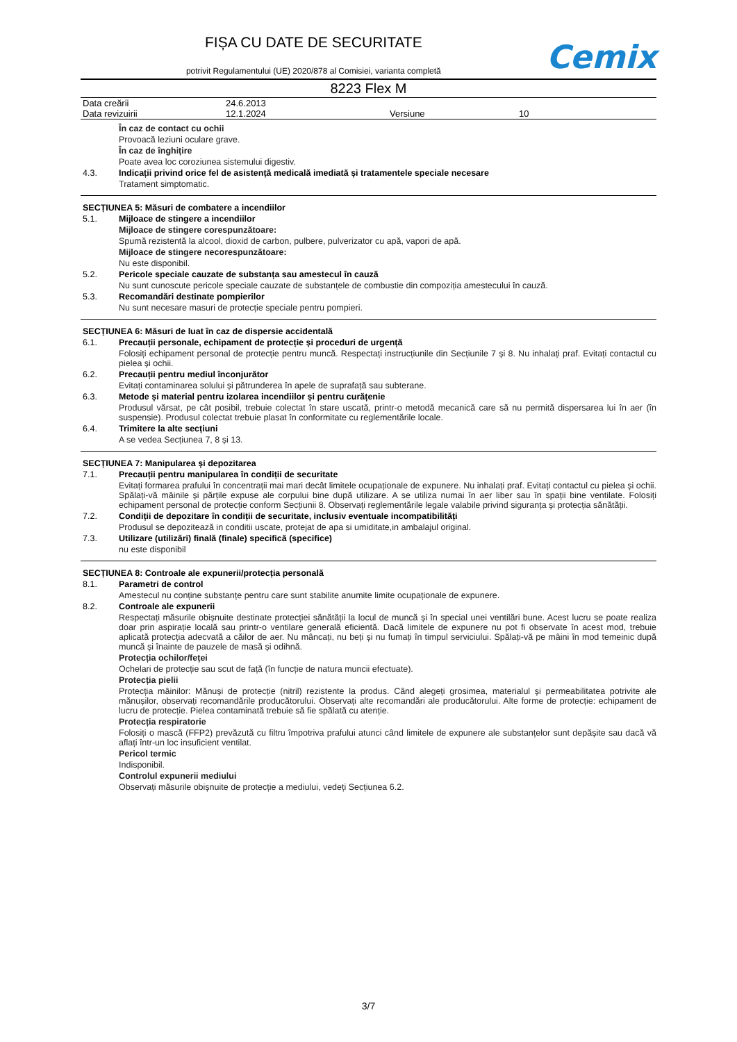FIȘA CU DATE DE SECURITATE
potrivit Regulamentului (UE) 2020/878 al Comisiei, varianta completă
Cemix
8223 Flex M
| Data creării | 24.6.2013 | | |
| Data revizuirii | 12.1.2024 | Versiune | 10 |
În caz de contact cu ochii
Provoacă leziuni oculare grave.
În caz de înghițire
Poate avea loc coroziunea sistemului digestiv.
4.3. Indicații privind orice fel de asistență medicală imediată și tratamentele speciale necesare
Tratament simptomatic.
SECȚIUNEA 5: Măsuri de combatere a incendiilor
5.1. Mijloace de stingere a incendiilor
Mijloace de stingere corespunzătoare:
Spumă rezistentă la alcool, dioxid de carbon, pulbere, pulverizator cu apă, vapori de apă.
Mijloace de stingere necorespunzătoare:
Nu este disponibil.
5.2. Pericole speciale cauzate de substanța sau amestecul în cauză
Nu sunt cunoscute pericole speciale cauzate de substanțele de combustie din compoziția amestecului în cauză.
5.3. Recomandări destinate pompierilor
Nu sunt necesare masuri de protecție speciale pentru pompieri.
SECȚIUNEA 6: Măsuri de luat în caz de dispersie accidentală
6.1. Precauții personale, echipament de protecție și proceduri de urgență
Folosiți echipament personal de protecție pentru muncă. Respectați instrucțiunile din Secțiunile 7 și 8. Nu inhalați praf. Evitați contactul cu pielea și ochii.
6.2. Precauții pentru mediul înconjurător
Evitați contaminarea solului și pătrunderea în apele de suprafață sau subterane.
6.3. Metode și material pentru izolarea incendiilor și pentru curățenie
Produsul vărsat, pe cât posibil, trebuie colectat în stare uscată, printr-o metodă mecanică care să nu permită dispersarea lui în aer (în suspensie). Produsul colectat trebuie plasat în conformitate cu reglementările locale.
6.4. Trimitere la alte secțiuni
A se vedea Secțiunea 7, 8 și 13.
SECȚIUNEA 7: Manipularea și depozitarea
7.1. Precauții pentru manipularea în condiții de securitate
Evitați formarea prafului în concentrații mai mari decât limitele ocupaționale de expunere. Nu inhalați praf. Evitați contactul cu pielea și ochii. Spălați-vă mâinile și părțile expuse ale corpului bine după utilizare. A se utiliza numai în aer liber sau în spații bine ventilate. Folosiți echipament personal de protecție conform Secțiunii 8. Observați reglementările legale valabile privind siguranța și protecția sănătății.
7.2. Condiții de depozitare în condiții de securitate, inclusiv eventuale incompatibilități
Produsul se depozitează in conditii uscate, protejat de apa si umiditate,in ambalajul original.
7.3. Utilizare (utilizări) finală (finale) specifică (specifice)
nu este disponibil
SECȚIUNEA 8: Controale ale expunerii/protecția personală
8.1. Parametri de control
Amestecul nu conține substanțe pentru care sunt stabilite anumite limite ocupaționale de expunere.
8.2. Controale ale expunerii
Respectați măsurile obișnuite destinate protecției sănătății la locul de muncă și în special unei ventilări bune. Acest lucru se poate realiza doar prin aspirație locală sau printr-o ventilare generală eficientă. Dacă limitele de expunere nu pot fi observate în acest mod, trebuie aplicată protecția adecvată a căilor de aer. Nu mâncați, nu beți și nu fumați în timpul serviciului. Spălați-vă pe mâini în mod temeinic după muncă și înainte de pauzele de masă și odihnă.
Protecția ochilor/feței
Ochelari de protecție sau scut de față (în funcție de natura muncii efectuate).
Protecția pielii
Protecția mâinilor: Mănuși de protecție (nitril) rezistente la produs. Când alegeți grosimea, materialul și permeabilitatea potrivite ale mănușilor, observați recomandările producătorului. Observați alte recomandări ale producătorului. Alte forme de protecție: echipament de lucru de protecție. Pielea contaminată trebuie să fie spălată cu atenție.
Protecția respiratorie
Folosiți o mască (FFP2) prevăzută cu filtru împotriva prafului atunci când limitele de expunere ale substanțelor sunt depășite sau dacă vă aflați într-un loc insuficient ventilat.
Pericol termic
Indisponibil.
Controlul expunerii mediului
Observați măsurile obișnuite de protecție a mediului, vedeți Secțiunea 6.2.
3/7